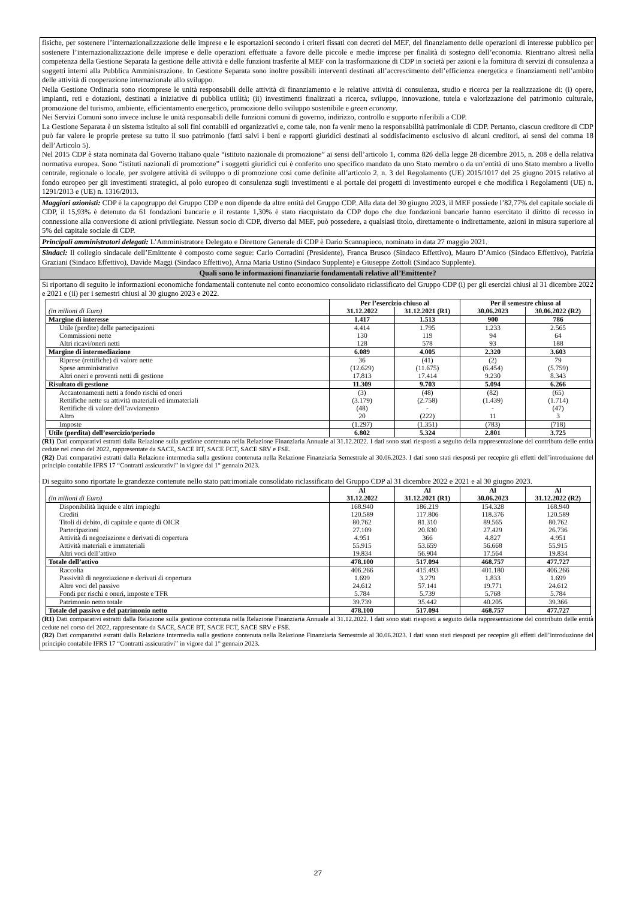fisiche, per sostenere l’internazionalizzazione delle imprese e le esportazioni secondo i criteri fissati con decreti del MEF, del finanziamento delle operazioni di interesse pubblico per sostenere l’internazionalizzazione delle imprese e delle operazioni effettuate a favore delle piccole e medie imprese per finalità di sostegno dell’economia. Rientrano altresì nella competenza della Gestione Separata la gestione delle attività e delle funzioni trasferite al MEF con la trasformazione di CDP in società per azioni e la fornitura di servizi di consulenza a soggetti interni alla Pubblica Amministrazione. In Gestione Separata sono inoltre possibili interventi destinati all’accrescimento dell’efficienza energetica e finanziamenti nell’ambito delle attività di cooperazione internazionale allo sviluppo.
Nella Gestione Ordinaria sono ricomprese le unità responsabili delle attività di finanziamento e le relative attività di consulenza, studio e ricerca per la realizzazione di: (i) opere, impianti, reti e dotazioni, destinati a iniziative di pubblica utilità; (ii) investimenti finalizzati a ricerca, sviluppo, innovazione, tutela e valorizzazione del patrimonio culturale, promozione del turismo, ambiente, efficientamento energetico, promozione dello sviluppo sostenibile e green economy.
Nei Servizi Comuni sono invece incluse le unità responsabili delle funzioni comuni di governo, indirizzo, controllo e supporto riferibili a CDP.
La Gestione Separata è un sistema istituito ai soli fini contabili ed organizzativi e, come tale, non fa venir meno la responsabilità patrimoniale di CDP. Pertanto, ciascun creditore di CDP può far valere le proprie pretese su tutto il suo patrimonio (fatti salvi i beni e rapporti giuridici destinati al soddisfacimento esclusivo di alcuni creditori, ai sensi del comma 18 dell’Articolo 5).
Nel 2015 CDP è stata nominata dal Governo italiano quale “istituto nazionale di promozione” ai sensi dell’articolo 1, comma 826 della legge 28 dicembre 2015, n. 208 e della relativa normativa europea. Sono “istituti nazionali di promozione” i soggetti giuridici cui è conferito uno specifico mandato da uno Stato membro o da un’entità di uno Stato membro a livello centrale, regionale o locale, per svolgere attività di sviluppo o di promozione così come definite all’articolo 2, n. 3 del Regolamento (UE) 2015/1017 del 25 giugno 2015 relativo al fondo europeo per gli investimenti strategici, al polo europeo di consulenza sugli investimenti e al portale dei progetti di investimento europei e che modifica i Regolamenti (UE) n. 1291/2013 e (UE) n. 1316/2013.
Maggiori azionisti: CDP è la capogruppo del Gruppo CDP e non dipende da altre entità del Gruppo CDP. Alla data del 30 giugno 2023, il MEF possiede l’82,77% del capitale sociale di CDP, il 15,93% è detenuto da 61 fondazioni bancarie e il restante 1,30% è stato riacquistato da CDP dopo che due fondazioni bancarie hanno esercitato il diritto di recesso in connessione alla conversione di azioni privilegiate. Nessun socio di CDP, diverso dal MEF, può possedere, a qualsiasi titolo, direttamente o indirettamente, azioni in misura superiore al 5% del capitale sociale di CDP.
Principali amministratori delegati: L’Amministratore Delegato e Direttore Generale di CDP è Dario Scannapieco, nominato in data 27 maggio 2021.
Sindaci: Il collegio sindacale dell’Emittente è composto come segue: Carlo Corradini (Presidente), Franca Brusco (Sindaco Effettivo), Mauro D’Amico (Sindaco Effettivo), Patrizia Graziani (Sindaco Effettivo), Davide Maggi (Sindaco Effettivo), Anna Maria Ustino (Sindaco Supplente) e Giuseppe Zottoli (Sindaco Supplente).
Quali sono le informazioni finanziarie fondamentali relative all’Emittente?
Si riportano di seguito le informazioni economiche fondamentali contenute nel conto economico consolidato riclassificato del Gruppo CDP (i) per gli esercizi chiusi al 31 dicembre 2022 e 2021 e (ii) per i semestri chiusi al 30 giugno 2023 e 2022.
| | Per l’esercizio chiuso al | | Per il semestre chiuso al | |
| --- | --- | --- | --- | --- |
| (in milioni di Euro) | 31.12.2022 | 31.12.2021 (R1) | 30.06.2023 | 30.06.2022 (R2) |
| Margine di interesse | 1.417 | 1.513 | 900 | 786 |
| Utile (perdite) delle partecipazioni | 4.414 | 1.795 | 1.233 | 2.565 |
| Commissioni nette | 130 | 119 | 94 | 64 |
| Altri ricavi/oneri netti | 128 | 578 | 93 | 188 |
| Margine di intermediazione | 6.089 | 4.005 | 2.320 | 3.603 |
| Riprese (rettifiche) di valore nette | 36 | (41) | (2) | 79 |
| Spese amministrative | (12.629) | (11.675) | (6.454) | (5.759) |
| Altri oneri e proventi netti di gestione | 17.813 | 17.414 | 9.230 | 8.343 |
| Risultato di gestione | 11.309 | 9.703 | 5.094 | 6.266 |
| Accantonamenti netti a fondo rischi ed oneri | (3) | (48) | (82) | (65) |
| Rettifiche nette su attività materiali ed immateriali | (3.179) | (2.758) | (1.439) | (1.714) |
| Rettifiche di valore dell’avviamento | (48) | - | - | (47) |
| Altro | 20 | (222) | 11 | 3 |
| Imposte | (1.297) | (1.351) | (783) | (718) |
| Utile (perdita) dell’esercizio/periodo | 6.802 | 5.324 | 2.801 | 3.725 |
(R1) Dati comparativi estratti dalla Relazione sulla gestione contenuta nella Relazione Finanziaria Annuale al 31.12.2022. I dati sono stati riesposti a seguito della rappresentazione del contributo delle entità cedute nel corso del 2022, rappresentate da SACE, SACE BT, SACE FCT, SACE SRV e FSE.
(R2) Dati comparativi estratti dalla Relazione intermedia sulla gestione contenuta nella Relazione Finanziaria Semestrale al 30.06.2023. I dati sono stati riesposti per recepire gli effetti dell’introduzione del principio contabile IFRS 17 “Contratti assicurativi” in vigore dal 1° gennaio 2023.
Di seguito sono riportate le grandezze contenute nello stato patrimoniale consolidato riclassificato del Gruppo CDP al 31 dicembre 2022 e 2021 e al 30 giugno 2023.
| (in milioni di Euro) | Al 31.12.2022 | Al 31.12.2021 (R1) | Al 30.06.2023 | Al 31.12.2022 (R2) |
| --- | --- | --- | --- | --- |
| Disponibilità liquide e altri impieghi | 168.940 | 186.219 | 154.328 | 168.940 |
| Crediti | 120.589 | 117.806 | 118.376 | 120.589 |
| Titoli di debito, di capitale e quote di OICR | 80.762 | 81.310 | 89.565 | 80.762 |
| Partecipazioni | 27.109 | 20.830 | 27.429 | 26.736 |
| Attività di negoziazione e derivati di copertura | 4.951 | 366 | 4.827 | 4.951 |
| Attività materiali e immateriali | 55.915 | 53.659 | 56.668 | 55.915 |
| Altri voci dell’attivo | 19.834 | 56.904 | 17.564 | 19.834 |
| Totale dell’attivo | 478.100 | 517.094 | 468.757 | 477.727 |
| Raccolta | 406.266 | 415.493 | 401.180 | 406.266 |
| Passività di negoziazione e derivati di copertura | 1.699 | 3.279 | 1.833 | 1.699 |
| Altre voci del passivo | 24.612 | 57.141 | 19.771 | 24.612 |
| Fondi per rischi e oneri, imposte e TFR | 5.784 | 5.739 | 5.768 | 5.784 |
| Patrimonio netto totale | 39.739 | 35.442 | 40.205 | 39.366 |
| Totale del passivo e del patrimonio netto | 478.100 | 517.094 | 468.757 | 477.727 |
(R1) Dati comparativi estratti dalla Relazione sulla gestione contenuta nella Relazione Finanziaria Annuale al 31.12.2022. I dati sono stati riesposti a seguito della rappresentazione del contributo delle entità cedute nel corso del 2022, rappresentate da SACE, SACE BT, SACE FCT, SACE SRV e FSE.
(R2) Dati comparativi estratti dalla Relazione intermedia sulla gestione contenuta nella Relazione Finanziaria Semestrale al 30.06.2023. I dati sono stati riesposti per recepire gli effetti dell’introduzione del principio contabile IFRS 17 “Contratti assicurativi” in vigore dal 1° gennaio 2023.
27